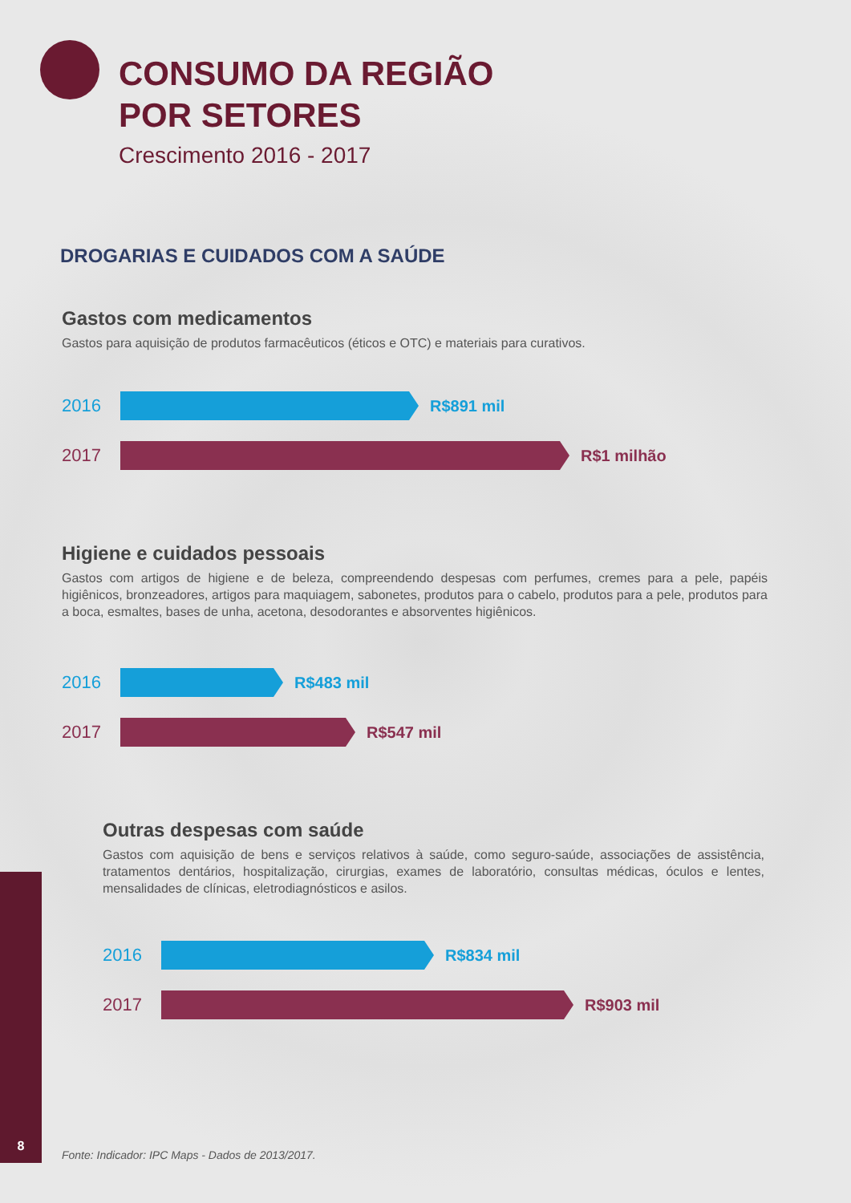CONSUMO DA REGIÃO
POR SETORES
Crescimento 2016 - 2017
DROGARIAS E CUIDADOS COM A SAÚDE
Gastos com medicamentos
Gastos para aquisição de produtos farmacêuticos (éticos e OTC) e materiais para curativos.
2016 R$891 mil
2017 R$1 milhão
Higiene e cuidados pessoais
Gastos com artigos de higiene e de beleza, compreendendo despesas com perfumes, cremes para a pele, papéis higiênicos, bronzeadores, artigos para maquiagem, sabonetes, produtos para o cabelo, produtos para a pele, produtos para a boca, esmaltes, bases de unha, acetona, desodorantes e absorventes higiênicos.
2016 R$483 mil
2017 R$547 mil
Outras despesas com saúde
Gastos com aquisição de bens e serviços relativos à saúde, como seguro-saúde, associações de assistência, tratamentos dentários, hospitalização, cirurgias, exames de laboratório, consultas médicas, óculos e lentes, mensalidades de clínicas, eletrodiagnósticos e asilos.
2016 R$834 mil
2017 R$903 mil
8
Fonte: Indicador: IPC Maps - Dados de 2013/2017.